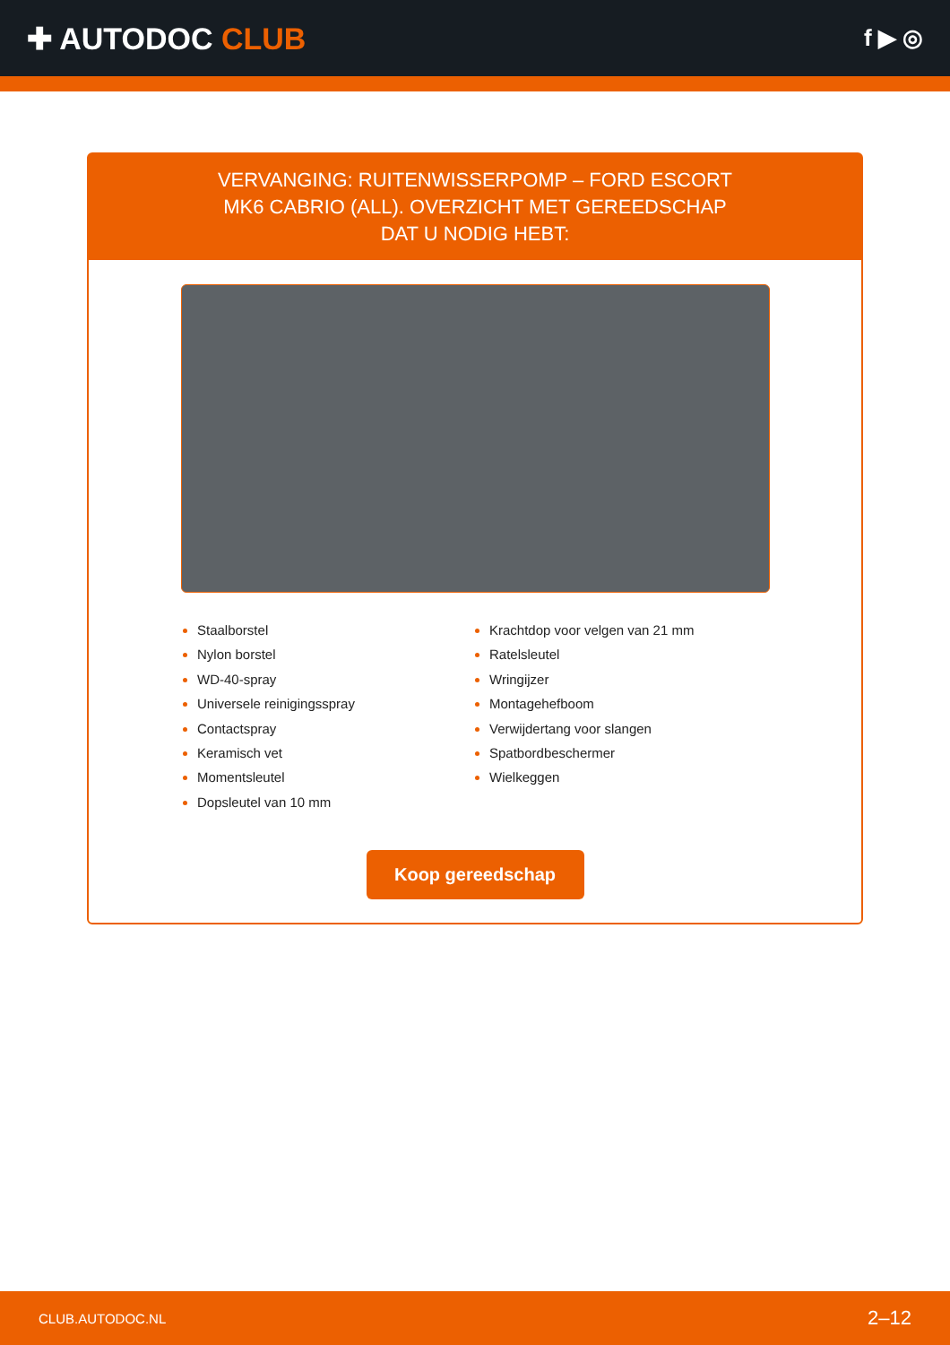✚ AUTODOC CLUB
f ▶ ◎
VERVANGING: RUITENWISSERPOMP – FORD ESCORT MK6 CABRIO (ALL). OVERZICHT MET GEREEDSCHAP DAT U NODIG HEBT:
Staalborstel
Nylon borstel
WD-40-spray
Universele reinigingsspray
Contactspray
Keramisch vet
Momentsleutel
Dopsleutel van 10 mm
Krachtdop voor velgen van 21 mm
Ratelsleutel
Wringijzer
Montagehefboom
Verwijdertang voor slangen
Spatbordbeschermer
Wielkeggen
Koop gereedschap
CLUB.AUTODOC.NL 2–12